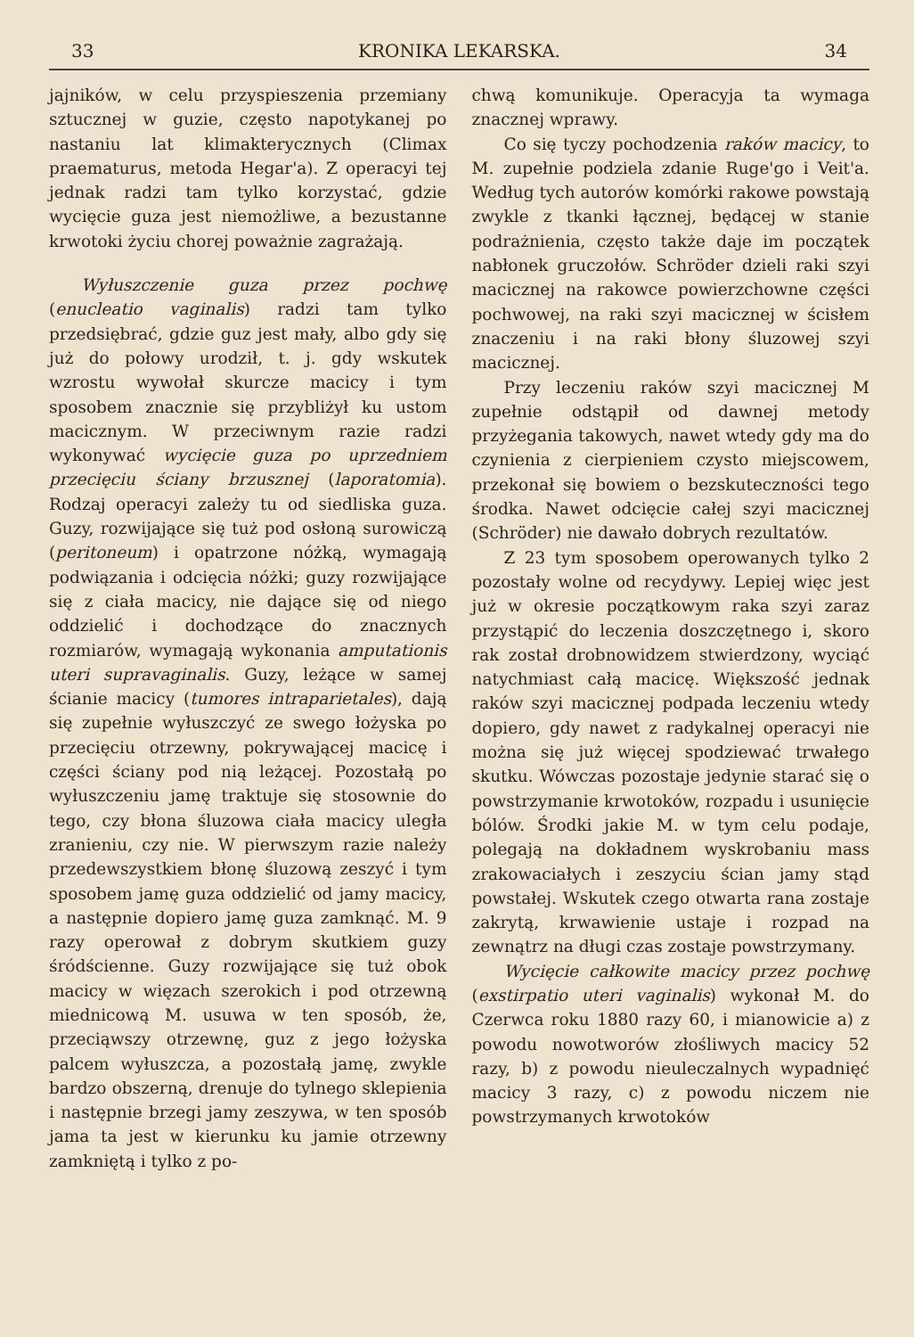33 KRONIKA LEKARSKA. 34
jajników, w celu przyspieszenia przemiany sztucznej w guzie, często napotykanej po nastaniu lat klimakterycznych (Climax praematurus, metoda Hegar'a). Z operacyi tej jednak radzi tam tylko korzystać, gdzie wycięcie guza jest niemożliwe, a bezustanne krwotoki życiu chorej poważnie zagrażają.
Wyłuszczenie guza przez pochwę (enucleatio vaginalis) radzi tam tylko przedsiębrać, gdzie guz jest mały, albo gdy się już do połowy urodził, t. j. gdy wskutek wzrostu wywołał skurcze macicy i tym sposobem znacznie się przybliżył ku ustom macicznym. W przeciwnym razie radzi wykonywać wycięcie guza po uprzedniem przecięciu ściany brzusznej (laporatomia). Rodzaj operacyi zależy tu od siedliska guza. Guzy, rozwijające się tuż pod osłoną surowiczą (peritoneum) i opatrzone nóżką, wymagają podwiązania i odcięcia nóżki; guzy rozwijające się z ciała macicy, nie dające się od niego oddzielić i dochodzące do znacznych rozmiarów, wymagają wykonania amputationis uteri supravaginalis. Guzy, leżące w samej ścianie macicy (tumores intraparietales), dają się zupełnie wyłuszczyć ze swego łożyska po przecięciu otrzewny, pokrywającej macicę i części ściany pod nią leżącej. Pozostałą po wyłuszczeniu jamę traktuje się stosownie do tego, czy błona śluzowa ciała macicy uległa zranieniu, czy nie. W pierwszym razie należy przedewszystkiem błonę śluzową zeszyć i tym sposobem jamę guza oddzielić od jamy macicy, a następnie dopiero jamę guza zamknąć. M. 9 razy operował z dobrym skutkiem guzy śródścienne. Guzy rozwijające się tuż obok macicy w więzach szerokich i pod otrzewną miednicową M. usuwa w ten sposób, że, przeciąwszy otrzewnę, guz z jego łożyska palcem wyłuszcza, a pozostałą jamę, zwykle bardzo obszerną, drenuje do tylnego sklepienia i następnie brzegi jamy zeszywa, w ten sposób jama ta jest w kierunku ku jamie otrzewny zamkniętą i tylko z po-
chwą komunikuje. Operacyja ta wymaga znacznej wprawy.
Co się tyczy pochodzenia raków macicy, to M. zupełnie podziela zdanie Ruge'go i Veit'a. Według tych autorów komórki rakowe powstają zwykle z tkanki łącznej, będącej w stanie podrażnienia, często także daje im początek nabłonek gruczołów. Schröder dzieli raki szyi macicznej na rakowce powierzchowne części pochwowej, na raki szyi macicznej w ścisłem znaczeniu i na raki błony śluzowej szyi macicznej.
Przy leczeniu raków szyi macicznej M zupełnie odstąpił od dawnej metody przyżegania takowych, nawet wtedy gdy ma do czynienia z cierpieniem czysto miejscowem, przekonał się bowiem o bezskuteczności tego środka. Nawet odcięcie całej szyi macicznej (Schröder) nie dawało dobrych rezultatów.
Z 23 tym sposobem operowanych tylko 2 pozostały wolne od recydywy. Lepiej więc jest już w okresie początkowym raka szyi zaraz przystąpić do leczenia doszczętnego i, skoro rak został drobnowidzem stwierdzony, wyciąć natychmiast całą macicę. Większość jednak raków szyi macicznej podpada leczeniu wtedy dopiero, gdy nawet z radykalnej operacyi nie można się już więcej spodziewać trwałego skutku. Wówczas pozostaje jedynie starać się o powstrzymanie krwotoków, rozpadu i usunięcie bólów. Środki jakie M. w tym celu podaje, polegają na dokładnem wyskrobaniu mass zrakowaciałych i zeszyciu ścian jamy stąd powstałej. Wskutek czego otwarta rana zostaje zakrytą, krwawienie ustaje i rozpad na zewnątrz na długi czas zostaje powstrzymany.
Wycięcie całkowite macicy przez pochwę (exstirpatio uteri vaginalis) wykonał M. do Czerwca roku 1880 razy 60, i mianowicie a) z powodu nowotworów złośliwych macicy 52 razy, b) z powodu nieuleczalnych wypadnięć macicy 3 razy, c) z powodu niczem nie powstrzymanych krwotoków